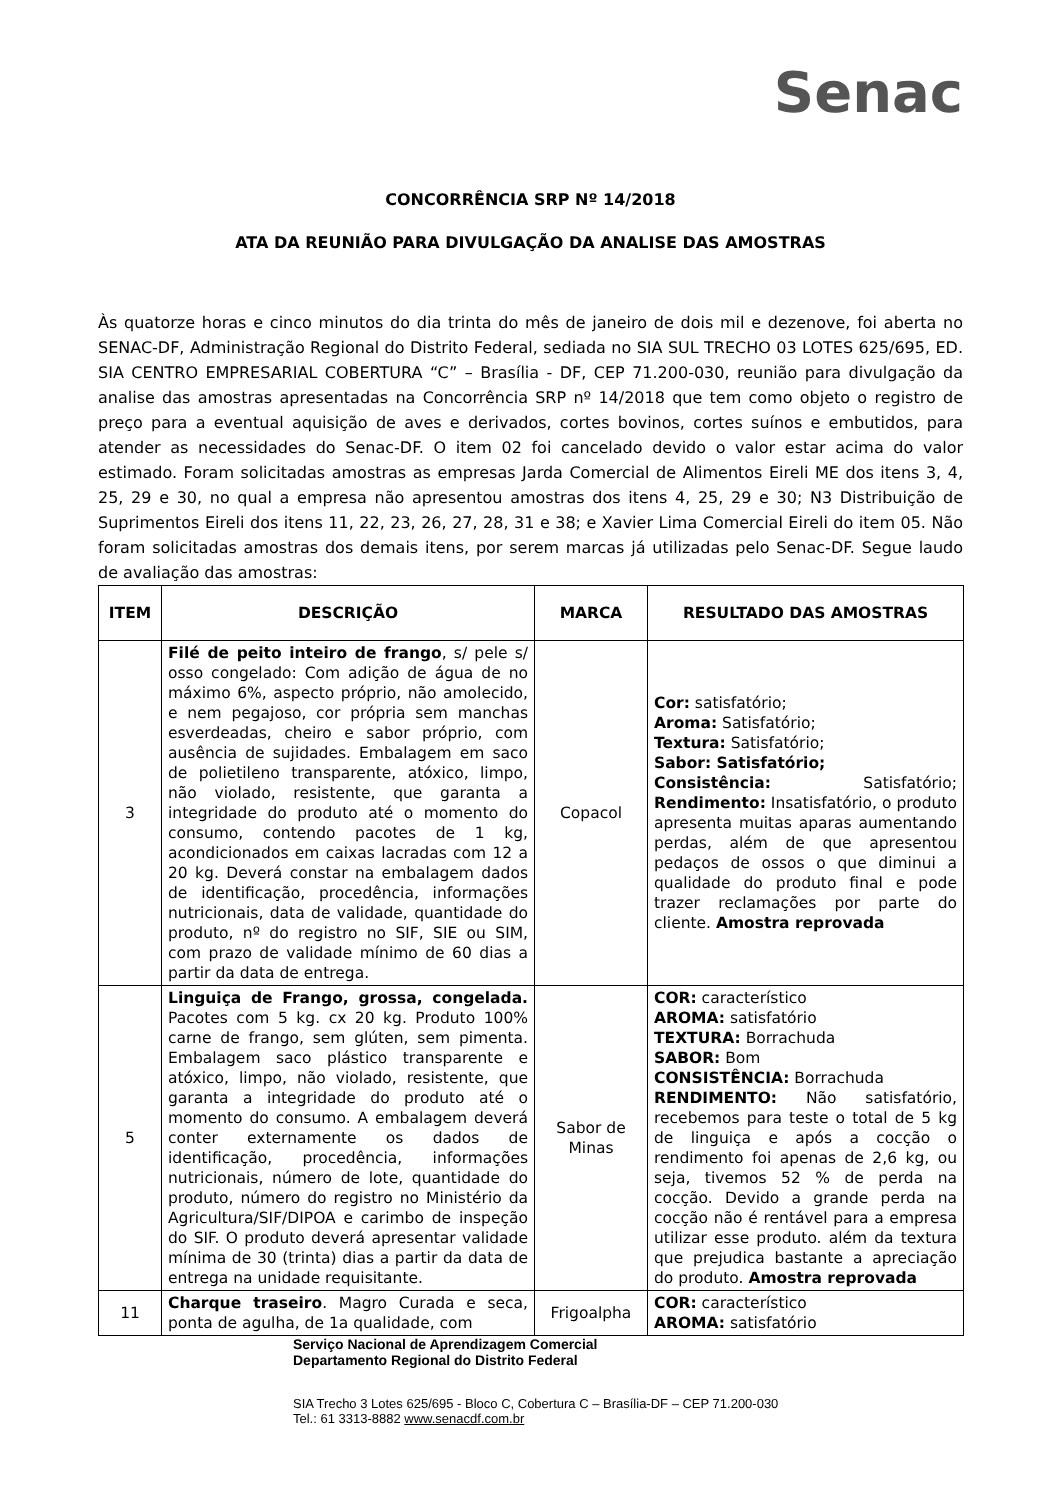Senac
CONCORRÊNCIA SRP Nº 14/2018
ATA DA REUNIÃO PARA DIVULGAÇÃO DA ANALISE DAS AMOSTRAS
Às quatorze horas e cinco minutos do dia trinta do mês de janeiro de dois mil e dezenove, foi aberta no SENAC-DF, Administração Regional do Distrito Federal, sediada no SIA SUL TRECHO 03 LOTES 625/695, ED. SIA CENTRO EMPRESARIAL COBERTURA “C” – Brasília - DF, CEP 71.200-030, reunião para divulgação da analise das amostras apresentadas na Concorrência SRP nº 14/2018 que tem como objeto o registro de preço para a eventual aquisição de aves e derivados, cortes bovinos, cortes suínos e embutidos, para atender as necessidades do Senac-DF. O item 02 foi cancelado devido o valor estar acima do valor estimado. Foram solicitadas amostras as empresas Jarda Comercial de Alimentos Eireli ME dos itens 3, 4, 25, 29 e 30, no qual a empresa não apresentou amostras dos itens 4, 25, 29 e 30; N3 Distribuição de Suprimentos Eireli dos itens 11, 22, 23, 26, 27, 28, 31 e 38; e Xavier Lima Comercial Eireli do item 05. Não foram solicitadas amostras dos demais itens, por serem marcas já utilizadas pelo Senac-DF. Segue laudo de avaliação das amostras:
| ITEM | DESCRIÇÃO | MARCA | RESULTADO DAS AMOSTRAS |
| --- | --- | --- | --- |
| 3 | Filé de peito inteiro de frango , s/ pele s/ osso congelado: Com adição de água de no máximo 6%, aspecto próprio, não amolecido, e nem pegajoso, cor própria sem manchas esverdeadas, cheiro e sabor próprio, com ausência de sujidades. Embalagem em saco de polietileno transparente, atóxico, limpo, não violado, resistente, que garanta a integridade do produto até o momento do consumo, contendo pacotes de 1 kg, acondicionados em caixas lacradas com 12 a 20 kg. Deverá constar na embalagem dados de identificação, procedência, informações nutricionais, data de validade, quantidade do produto, nº do registro no SIF, SIE ou SIM, com prazo de validade mínimo de 60 dias a partir da data de entrega. | Copacol | Cor: satisfatório; Aroma: Satisfatório; Textura: Satisfatório; Sabor: Satisfatório; Consistência: Satisfatório; Rendimento: Insatisfatório, o produto apresenta muitas aparas aumentando perdas, além de que apresentou pedaços de ossos o que diminui a qualidade do produto final e pode trazer reclamações por parte do cliente. Amostra reprovada |
| 5 | Linguiça de Frango, grossa, congelada. Pacotes com 5 kg. cx 20 kg. Produto 100% carne de frango, sem glúten, sem pimenta. Embalagem saco plástico transparente e atóxico, limpo, não violado, resistente, que garanta a integridade do produto até o momento do consumo. A embalagem deverá conter externamente os dados de identificação, procedência, informações nutricionais, número de lote, quantidade do produto, número do registro no Ministério da Agricultura/SIF/DIPOA e carimbo de inspeção do SIF. O produto deverá apresentar validade mínima de 30 (trinta) dias a partir da data de entrega na unidade requisitante. | Sabor de Minas | COR: característico AROMA: satisfatório TEXTURA: Borrachuda SABOR: Bom CONSISTÊNCIA: Borrachuda RENDIMENTO: Não satisfatório, recebemos para teste o total de 5 kg de linguiça e após a cocção o rendimento foi apenas de 2,6 kg, ou seja, tivemos 52 % de perda na cocção. Devido a grande perda na cocção não é rentável para a empresa utilizar esse produto. além da textura que prejudica bastante a apreciação do produto. Amostra reprovada |
| 11 | Charque traseiro . Magro Curada e seca, ponta de agulha, de 1a qualidade, com | Frigoalpha | COR: característico AROMA: satisfatório |
Serviço Nacional de Aprendizagem Comercial
Departamento Regional do Distrito Federal
SIA Trecho 3 Lotes 625/695 - Bloco C, Cobertura C – Brasília-DF – CEP 71.200-030
Tel.: 61 3313-8882 www.senacdf.com.br